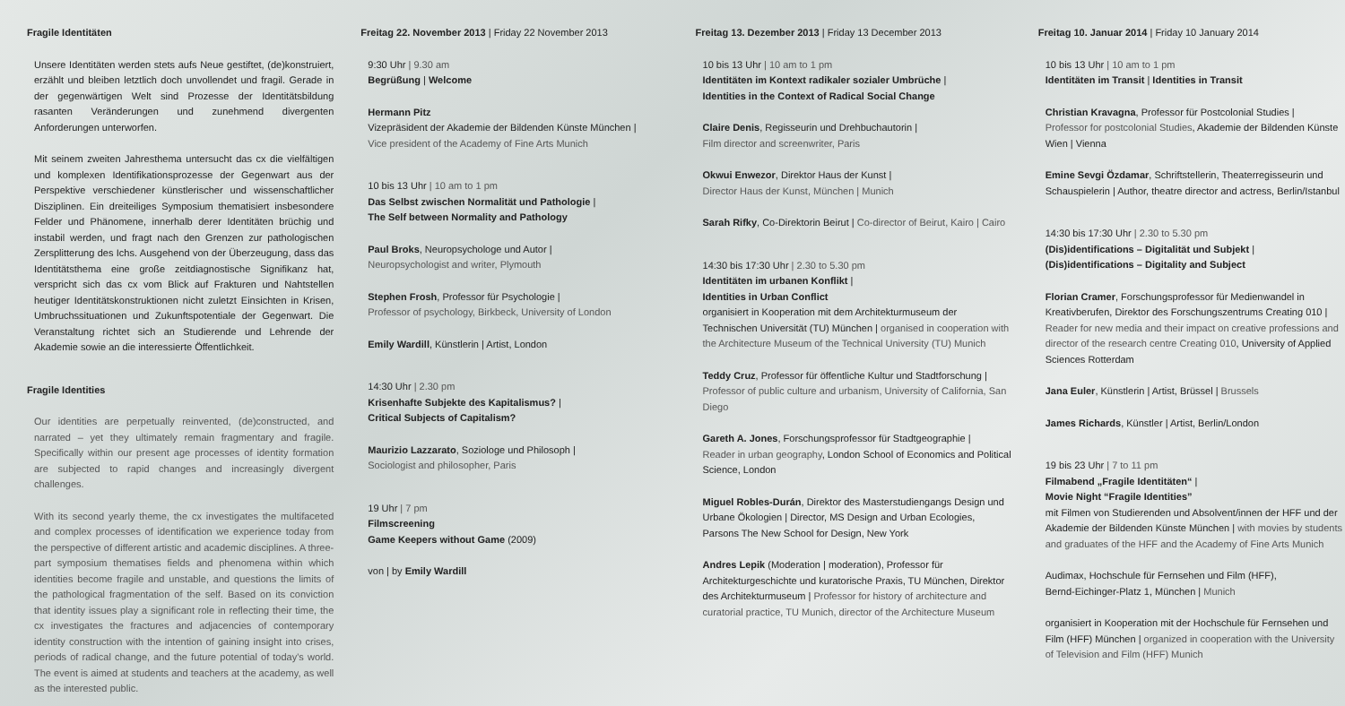Fragile Identitäten
Unsere Identitäten werden stets aufs Neue gestiftet, (de)konstruiert, erzählt und bleiben letztlich doch unvollendet und fragil. Gerade in der gegenwärtigen Welt sind Prozesse der Identitätsbildung rasanten Veränderungen und zunehmend divergenten Anforderungen unterworfen.
Mit seinem zweiten Jahresthema untersucht das cx die vielfältigen und komplexen Identifikationsprozesse der Gegenwart aus der Perspektive verschiedener künstlerischer und wissenschaftlicher Disziplinen. Ein dreiteiliges Symposium thematisiert insbesondere Felder und Phänomene, innerhalb derer Identitäten brüchig und instabil werden, und fragt nach den Grenzen zur pathologischen Zersplitterung des Ichs. Ausgehend von der Überzeugung, dass das Identitätsthema eine große zeitdiagnostische Signifikanz hat, verspricht sich das cx vom Blick auf Frakturen und Nahtstellen heutiger Identitätskonstruktionen nicht zuletzt Einsichten in Krisen, Umbruchssituationen und Zukunftspotentiale der Gegenwart. Die Veranstaltung richtet sich an Studierende und Lehrende der Akademie sowie an die interessierte Öffentlichkeit.
Fragile Identities
Our identities are perpetually reinvented, (de)constructed, and narrated – yet they ultimately remain fragmentary and fragile. Specifically within our present age processes of identity formation are subjected to rapid changes and increasingly divergent challenges.
With its second yearly theme, the cx investigates the multifaceted and complex processes of identification we experience today from the perspective of different artistic and academic disciplines. A three-part symposium thematises fields and phenomena within which identities become fragile and unstable, and questions the limits of the pathological fragmentation of the self. Based on its conviction that identity issues play a significant role in reflecting their time, the cx investigates the fractures and adjacencies of contemporary identity construction with the intention of gaining insight into crises, periods of radical change, and the future potential of today's world. The event is aimed at students and teachers at the academy, as well as the interested public.
Freitag 22. November 2013 | Friday 22 November 2013
9:30 Uhr | 9.30 am
Begrüßung | Welcome
Hermann Pitz
Vizepräsident der Akademie der Bildenden Künste München |
Vice president of the Academy of Fine Arts Munich
10 bis 13 Uhr | 10 am to 1 pm
Das Selbst zwischen Normalität und Pathologie |
The Self between Normality and Pathology
Paul Broks, Neuropsychologe und Autor |
Neuropsychologist and writer, Plymouth
Stephen Frosh, Professor für Psychologie |
Professor of psychology, Birkbeck, University of London
Emily Wardill, Künstlerin | Artist, London
14:30 Uhr | 2.30 pm
Krisenhafte Subjekte des Kapitalismus? |
Critical Subjects of Capitalism?
Maurizio Lazzarato, Soziologe und Philosoph |
Sociologist and philosopher, Paris
19 Uhr | 7 pm
Filmscreening
Game Keepers without Game (2009)
von | by Emily Wardill
Freitag 13. Dezember 2013 | Friday 13 December 2013
10 bis 13 Uhr | 10 am to 1 pm
Identitäten im Kontext radikaler sozialer Umbrüche |
Identities in the Context of Radical Social Change
Claire Denis, Regisseurin und Drehbuchautorin |
Film director and screenwriter, Paris
Okwui Enwezor, Direktor Haus der Kunst |
Director Haus der Kunst, München | Munich
Sarah Rifky, Co-Direktorin Beirut | Co-director of Beirut, Kairo | Cairo
14:30 bis 17:30 Uhr | 2.30 to 5.30 pm
Identitäten im urbanen Konflikt |
Identities in Urban Conflict
organisiert in Kooperation mit dem Architekturmuseum der Technischen Universität (TU) München | organised in cooperation with the Architecture Museum of the Technical University (TU) Munich
Teddy Cruz, Professor für öffentliche Kultur und Stadtforschung | Professor of public culture and urbanism, University of California, San Diego
Gareth A. Jones, Forschungsprofessor für Stadtgeographie |
Reader in urban geography, London School of Economics and Political Science, London
Miguel Robles-Durán, Direktor des Masterstudiengangs Design und Urbane Ökologien | Director, MS Design and Urban Ecologies, Parsons The New School for Design, New York
Andres Lepik (Moderation | moderation), Professor für Architekturgeschichte und kuratorische Praxis, TU München, Direktor des Architekturmuseum | Professor for history of architecture and curatorial practice, TU Munich, director of the Architecture Museum
Freitag 10. Januar 2014 | Friday 10 January 2014
10 bis 13 Uhr | 10 am to 1 pm
Identitäten im Transit | Identities in Transit
Christian Kravagna, Professor für Postcolonial Studies |
Professor for postcolonial Studies, Akademie der Bildenden Künste Wien | Vienna
Emine Sevgi Özdamar, Schriftstellerin, Theaterregisseurin und Schauspielerin | Author, theatre director and actress, Berlin/Istanbul
14:30 bis 17:30 Uhr | 2.30 to 5.30 pm
(Dis)identifications – Digitalität und Subjekt |
(Dis)identifications – Digitality and Subject
Florian Cramer, Forschungsprofessor für Medienwandel in Kreativberufen, Direktor des Forschungszentrums Creating 010 | Reader for new media and their impact on creative professions and director of the research centre Creating 010, University of Applied Sciences Rotterdam
Jana Euler, Künstlerin | Artist, Brüssel | Brussels
James Richards, Künstler | Artist, Berlin/London
19 bis 23 Uhr | 7 to 11 pm
Filmabend „Fragile Identitäten“ |
Movie Night “Fragile Identities”
mit Filmen von Studierenden und Absolvent/innen der HFF und der Akademie der Bildenden Künste München | with movies by students and graduates of the HFF and the Academy of Fine Arts Munich
Audimax, Hochschule für Fernsehen und Film (HFF),
Bernd-Eichinger-Platz 1, München | Munich
organisiert in Kooperation mit der Hochschule für Fernsehen und Film (HFF) München | organized in cooperation with the University of Television and Film (HFF) Munich